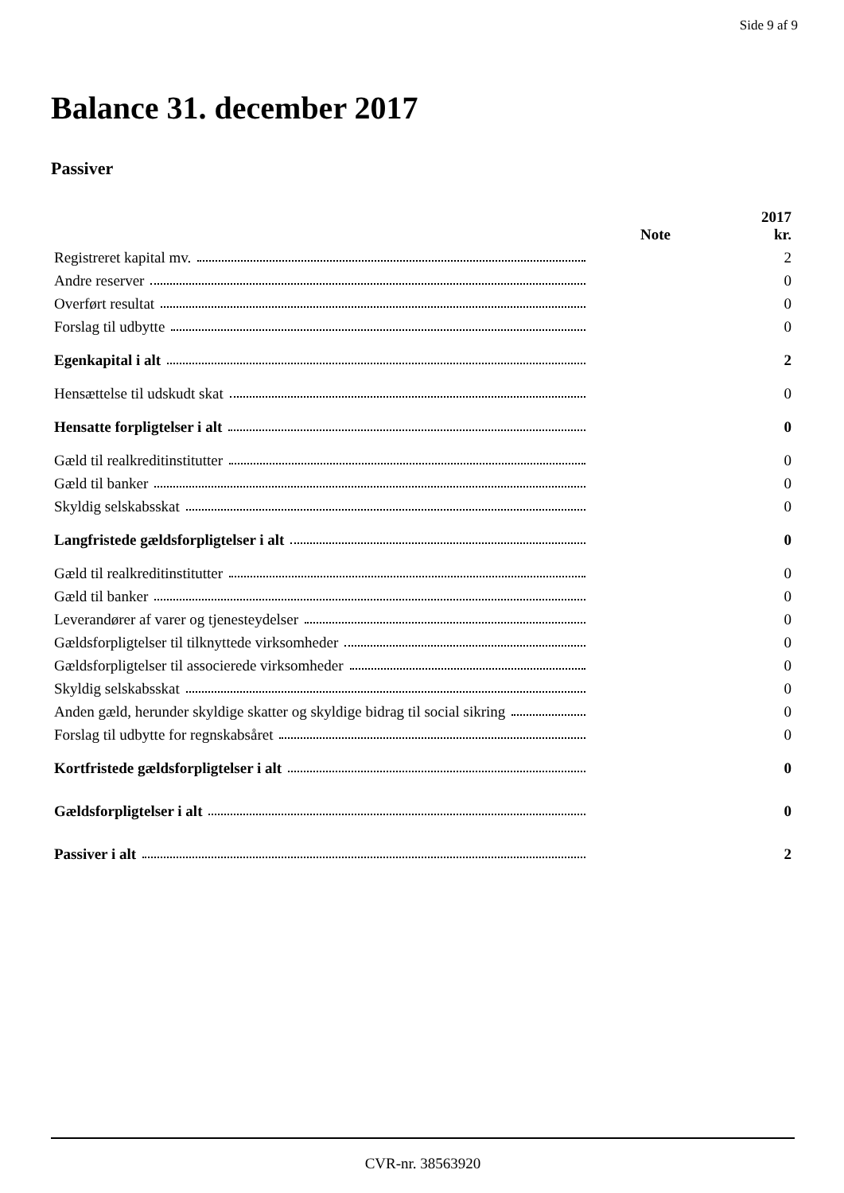Side 9 af 9
Balance 31. december 2017
Passiver
| | Note | 2017 kr. |
| Registreret kapital mv. | | 2 |
| Andre reserver | | 0 |
| Overført resultat | | 0 |
| Forslag til udbytte | | 0 |
| Egenkapital i alt | | 2 |
| Hensættelse til udskudt skat | | 0 |
| Hensatte forpligtelser i alt | | 0 |
| Gæld til realkreditinstitutter | | 0 |
| Gæld til banker | | 0 |
| Skyldig selskabsskat | | 0 |
| Langfristede gældsforpligtelser i alt | | 0 |
| Gæld til realkreditinstitutter | | 0 |
| Gæld til banker | | 0 |
| Leverandører af varer og tjenesteydelser | | 0 |
| Gældsforpligtelser til tilknyttede virksomheder | | 0 |
| Gældsforpligtelser til associerede virksomheder | | 0 |
| Skyldig selskabsskat | | 0 |
| Anden gæld, herunder skyldige skatter og skyldige bidrag til social sikring | | 0 |
| Forslag til udbytte for regnskabsåret | | 0 |
| Kortfristede gældsforpligtelser i alt | | 0 |
| Gældsforpligtelser i alt | | 0 |
| Passiver i alt | | 2 |
CVR-nr. 38563920